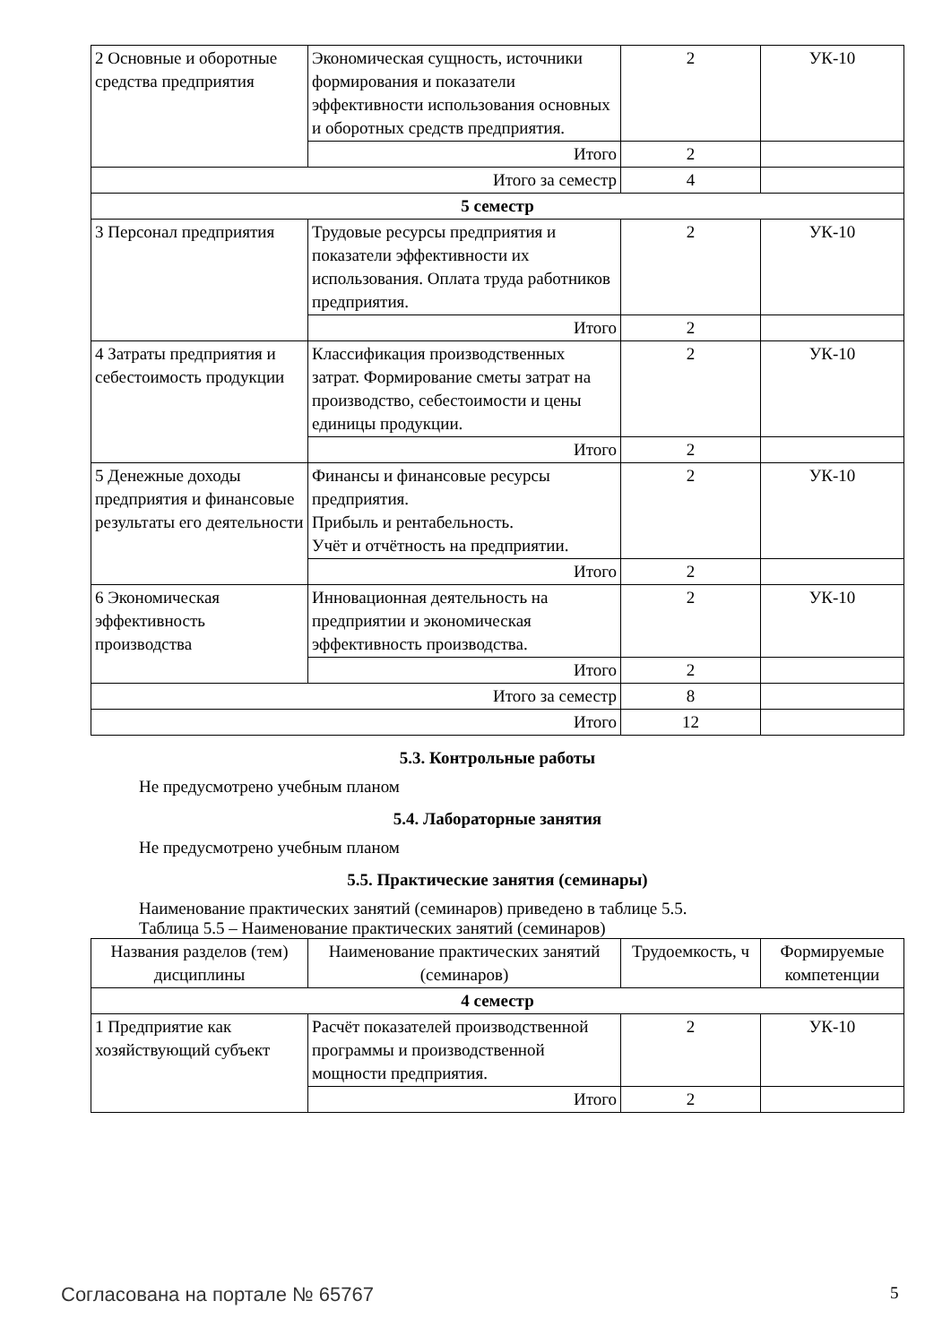| 2 Основные и оборотные средства предприятия | Экономическая сущность, источники формирования и показатели эффективности использования основных и оборотных средств предприятия. | 2 | УК-10 |
| | Итого | 2 | |
| Итого за семестр | | 4 | |
| 5 семестр | | | |
| 3 Персонал предприятия | Трудовые ресурсы предприятия и показатели эффективности их использования. Оплата труда работников предприятия. | 2 | УК-10 |
| | Итого | 2 | |
| 4 Затраты предприятия и себестоимость продукции | Классификация производственных затрат. Формирование сметы затрат на производство, себестоимости и цены единицы продукции. | 2 | УК-10 |
| | Итого | 2 | |
| 5 Денежные доходы предприятия и финансовые результаты его деятельности | Финансы и финансовые ресурсы предприятия. Прибыль и рентабельность. Учёт и отчётность на предприятии. | 2 | УК-10 |
| | Итого | 2 | |
| 6 Экономическая эффективность производства | Инновационная деятельность на предприятии и экономическая эффективность производства. | 2 | УК-10 |
| | Итого | 2 | |
| Итого за семестр | | 8 | |
| Итого | | 12 | |
5.3. Контрольные работы
Не предусмотрено учебным планом
5.4. Лабораторные занятия
Не предусмотрено учебным планом
5.5. Практические занятия (семинары)
Наименование практических занятий (семинаров) приведено в таблице 5.5.
Таблица 5.5 – Наименование практических занятий (семинаров)
| Названия разделов (тем) дисциплины | Наименование практических занятий (семинаров) | Трудоемкость, ч | Формируемые компетенции |
| --- | --- | --- | --- |
| 4 семестр | | | |
| 1 Предприятие как хозяйствующий субъект | Расчёт показателей производственной программы и производственной мощности предприятия. | 2 | УК-10 |
| | Итого | 2 | |
Согласована на портале № 65767 5